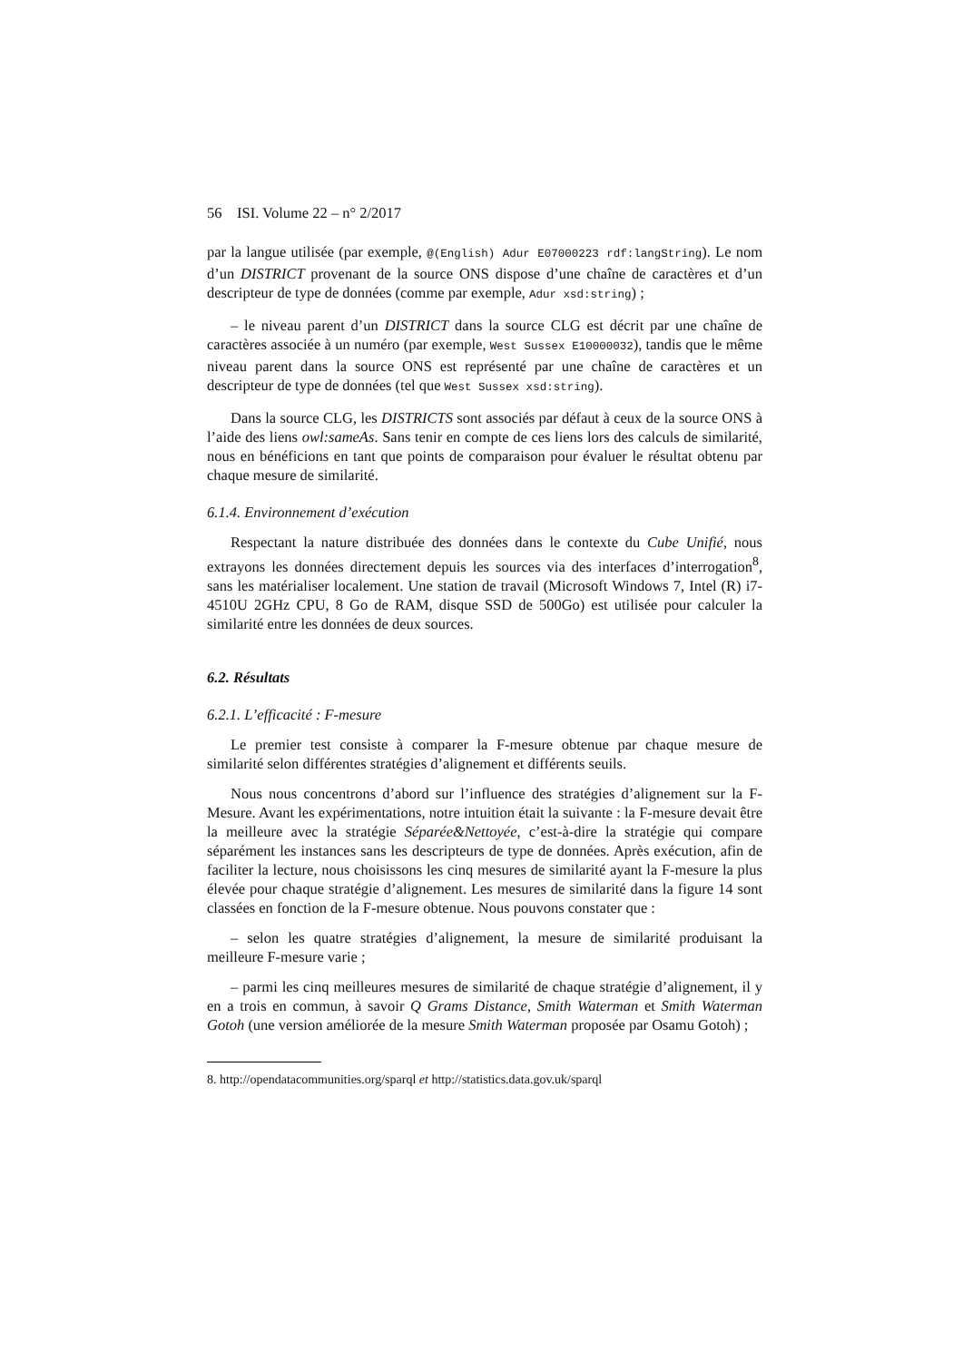56 ISI. Volume 22 – n° 2/2017
par la langue utilisée (par exemple, @(English) Adur E07000223 rdf:langString). Le nom d’un DISTRICT provenant de la source ONS dispose d’une chaîne de caractères et d’un descripteur de type de données (comme par exemple, Adur xsd:string) ;
– le niveau parent d’un DISTRICT dans la source CLG est décrit par une chaîne de caractères associée à un numéro (par exemple, West Sussex E10000032), tandis que le même niveau parent dans la source ONS est représenté par une chaîne de caractères et un descripteur de type de données (tel que West Sussex xsd:string).
Dans la source CLG, les DISTRICTS sont associés par défaut à ceux de la source ONS à l’aide des liens owl:sameAs. Sans tenir en compte de ces liens lors des calculs de similarité, nous en bénéficions en tant que points de comparaison pour évaluer le résultat obtenu par chaque mesure de similarité.
6.1.4. Environnement d’exécution
Respectant la nature distribuée des données dans le contexte du Cube Unifié, nous extrayons les données directement depuis les sources via des interfaces d’interrogation<sup>8</sup>, sans les matérialiser localement. Une station de travail (Microsoft Windows 7, Intel (R) i7-4510U 2GHz CPU, 8 Go de RAM, disque SSD de 500Go) est utilisée pour calculer la similarité entre les données de deux sources.
6.2. Résultats
6.2.1. L’efficacité : F-mesure
Le premier test consiste à comparer la F-mesure obtenue par chaque mesure de similarité selon différentes stratégies d’alignement et différents seuils.
Nous nous concentrons d’abord sur l’influence des stratégies d’alignement sur la F-Mesure. Avant les expérimentations, notre intuition était la suivante : la F-mesure devait être la meilleure avec la stratégie Séparée&Nettoyée, c’est-à-dire la stratégie qui compare séparément les instances sans les descripteurs de type de données. Après exécution, afin de faciliter la lecture, nous choisissons les cinq mesures de similarité ayant la F-mesure la plus élevée pour chaque stratégie d’alignement. Les mesures de similarité dans la figure 14 sont classées en fonction de la F-mesure obtenue. Nous pouvons constater que :
– selon les quatre stratégies d’alignement, la mesure de similarité produisant la meilleure F-mesure varie ;
– parmi les cinq meilleures mesures de similarité de chaque stratégie d’alignement, il y en a trois en commun, à savoir Q Grams Distance, Smith Waterman et Smith Waterman Gotoh (une version améliorée de la mesure Smith Waterman proposée par Osamu Gotoh) ;
8. http://opendatacommunities.org/sparql et http://statistics.data.gov.uk/sparql